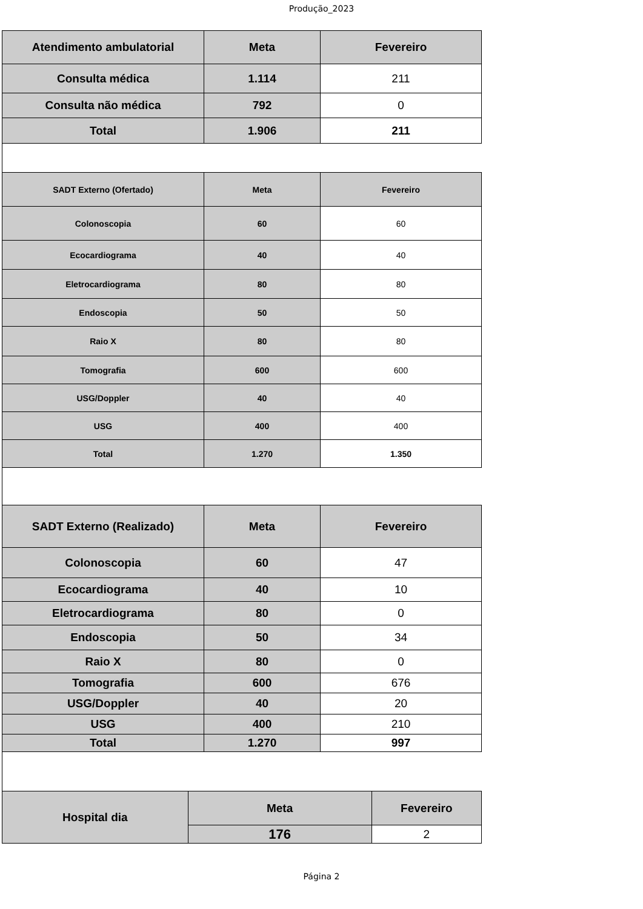Produção_2023
| Atendimento ambulatorial | Meta | Fevereiro |
| --- | --- | --- |
| Consulta médica | 1.114 | 211 |
| Consulta não médica | 792 | 0 |
| Total | 1.906 | 211 |
| SADT Externo (Ofertado) | Meta | Fevereiro |
| --- | --- | --- |
| Colonoscopia | 60 | 60 |
| Ecocardiograma | 40 | 40 |
| Eletrocardiograma | 80 | 80 |
| Endoscopia | 50 | 50 |
| Raio X | 80 | 80 |
| Tomografia | 600 | 600 |
| USG/Doppler | 40 | 40 |
| USG | 400 | 400 |
| Total | 1.270 | 1.350 |
| SADT Externo (Realizado) | Meta | Fevereiro |
| --- | --- | --- |
| Colonoscopia | 60 | 47 |
| Ecocardiograma | 40 | 10 |
| Eletrocardiograma | 80 | 0 |
| Endoscopia | 50 | 34 |
| Raio X | 80 | 0 |
| Tomografia | 600 | 676 |
| USG/Doppler | 40 | 20 |
| USG | 400 | 210 |
| Total | 1.270 | 997 |
| Hospital dia | Meta | Fevereiro |
| --- | --- | --- |
| | 176 | 2 |
Página 2